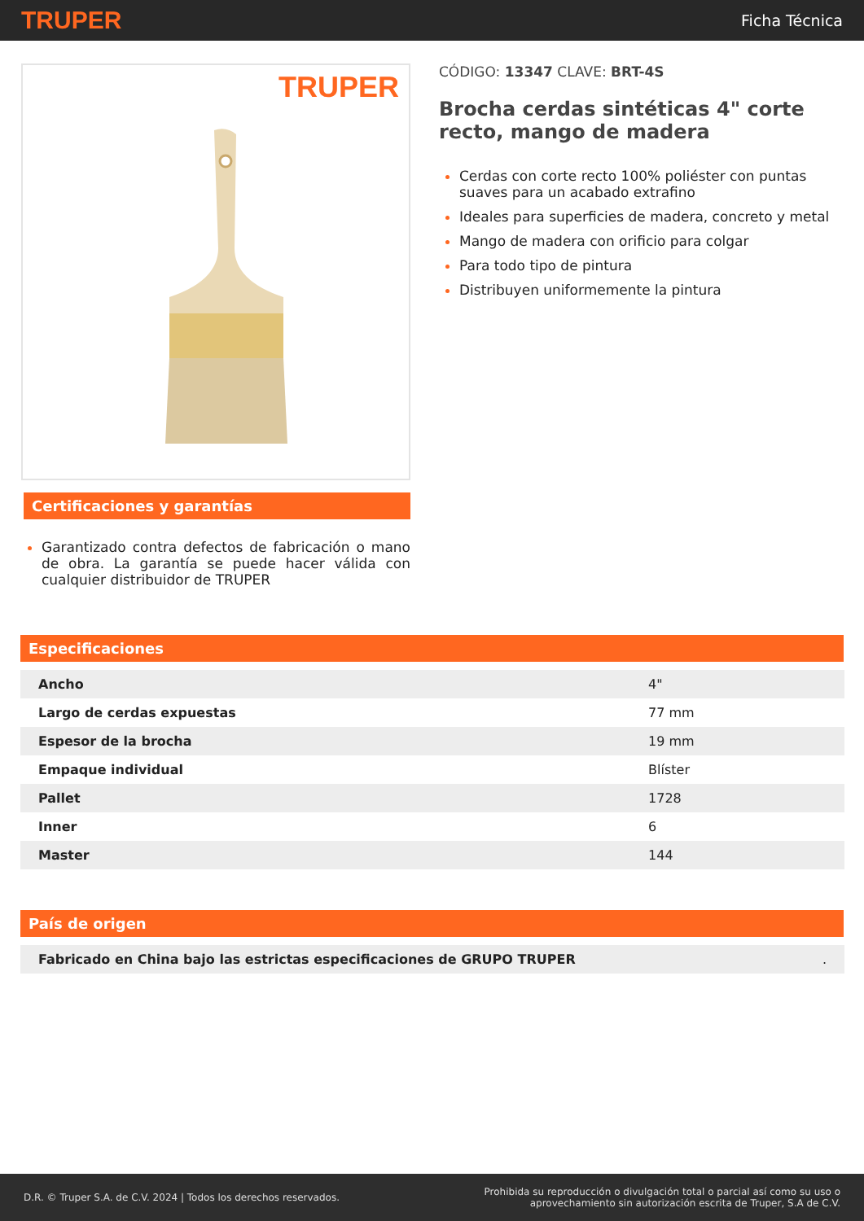TRUPER Ficha Técnica
TRUPER
Certificaciones y garantías
Garantizado contra defectos de fabricación o mano de obra. La garantía se puede hacer válida con cualquier distribuidor de TRUPER
CÓDIGO: 13347 CLAVE: BRT-4S
Brocha cerdas sintéticas 4" corte recto, mango de madera
Cerdas con corte recto 100% poliéster con puntas suaves para un acabado extrafino
Ideales para superficies de madera, concreto y metal
Mango de madera con orificio para colgar
Para todo tipo de pintura
Distribuyen uniformemente la pintura
Especificaciones
| Ancho | 4" |
| Largo de cerdas expuestas | 77 mm |
| Espesor de la brocha | 19 mm |
| Empaque individual | Blíster |
| Pallet | 1728 |
| Inner | 6 |
| Master | 144 |
País de origen
| Fabricado en China bajo las estrictas especificaciones de GRUPO TRUPER | . |
D.R. © Truper S.A. de C.V. 2024 | Todos los derechos reservados. Prohibida su reproducción o divulgación total o parcial así como su uso o
aprovechamiento sin autorización escrita de Truper, S.A de C.V.